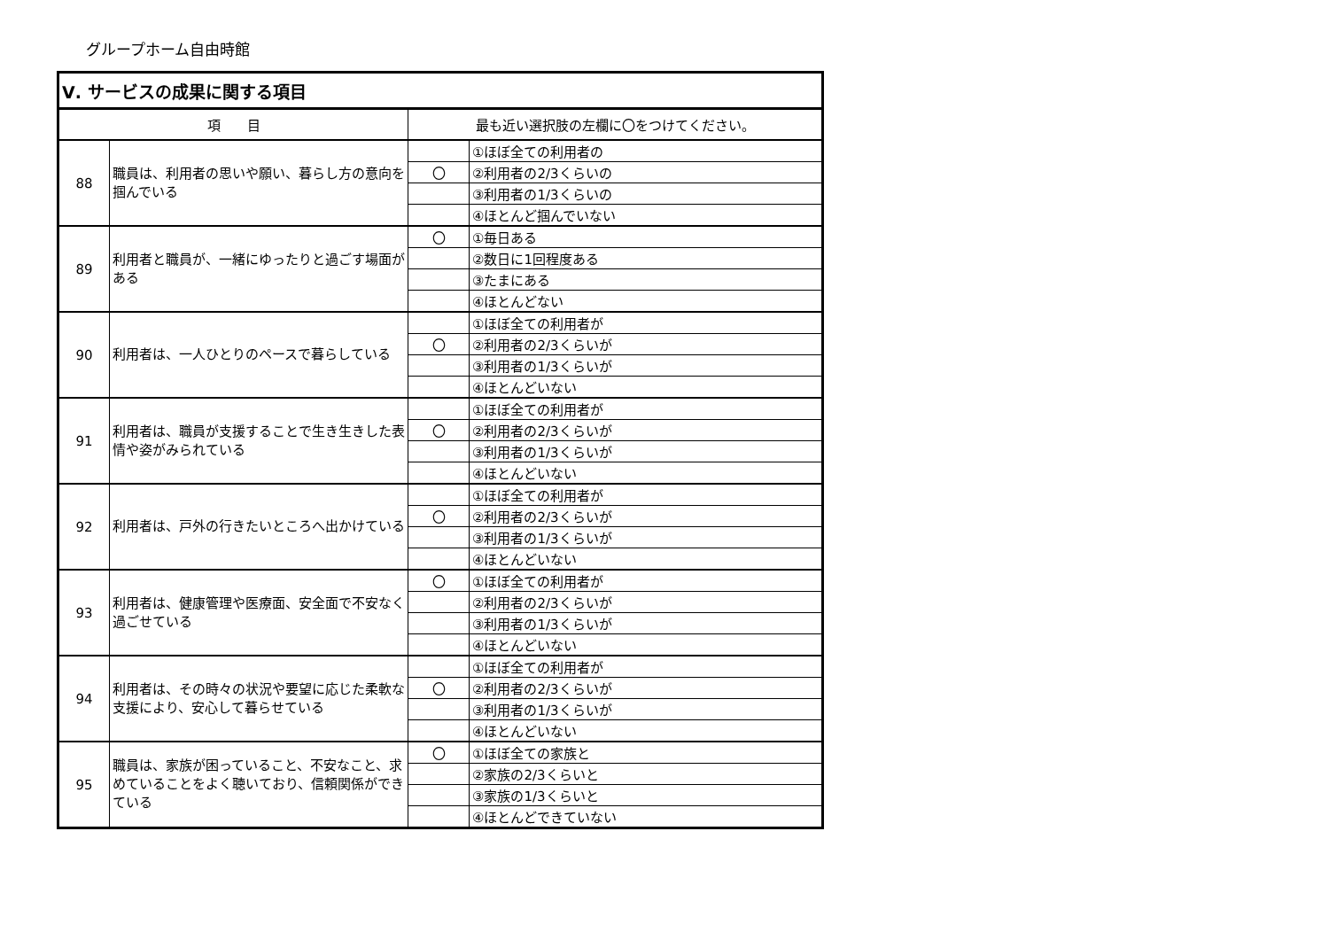グループホーム自由時館
| Ⅴ. サービスの成果に関する項目 | | | |
| 項 目 | | 最も近い選択肢の左欄に〇をつけてください。 | |
| 88 | 職員は、利用者の思いや願い、暮らし方の意向を掴んでいる | | ①ほぼ全ての利用者の |
| | | 〇 | ②利用者の2/3くらいの |
| | | | ③利用者の1/3くらいの |
| | | | ④ほとんど掴んでいない |
| 89 | 利用者と職員が、一緒にゆったりと過ごす場面がある | 〇 | ①毎日ある |
| | | | ②数日に1回程度ある |
| | | | ③たまにある |
| | | | ④ほとんどない |
| 90 | 利用者は、一人ひとりのペースで暮らしている | | ①ほぼ全ての利用者が |
| | | 〇 | ②利用者の2/3くらいが |
| | | | ③利用者の1/3くらいが |
| | | | ④ほとんどいない |
| 91 | 利用者は、職員が支援することで生き生きした表情や姿がみられている | | ①ほぼ全ての利用者が |
| | | 〇 | ②利用者の2/3くらいが |
| | | | ③利用者の1/3くらいが |
| | | | ④ほとんどいない |
| 92 | 利用者は、戸外の行きたいところへ出かけている | | ①ほぼ全ての利用者が |
| | | 〇 | ②利用者の2/3くらいが |
| | | | ③利用者の1/3くらいが |
| | | | ④ほとんどいない |
| 93 | 利用者は、健康管理や医療面、安全面で不安なく過ごせている | 〇 | ①ほぼ全ての利用者が |
| | | | ②利用者の2/3くらいが |
| | | | ③利用者の1/3くらいが |
| | | | ④ほとんどいない |
| 94 | 利用者は、その時々の状況や要望に応じた柔軟な支援により、安心して暮らせている | | ①ほぼ全ての利用者が |
| | | 〇 | ②利用者の2/3くらいが |
| | | | ③利用者の1/3くらいが |
| | | | ④ほとんどいない |
| 95 | 職員は、家族が困っていること、不安なこと、求めていることをよく聴いており、信頼関係ができている | 〇 | ①ほぼ全ての家族と |
| | | | ②家族の2/3くらいと |
| | | | ③家族の1/3くらいと |
| | | | ④ほとんどできていない |